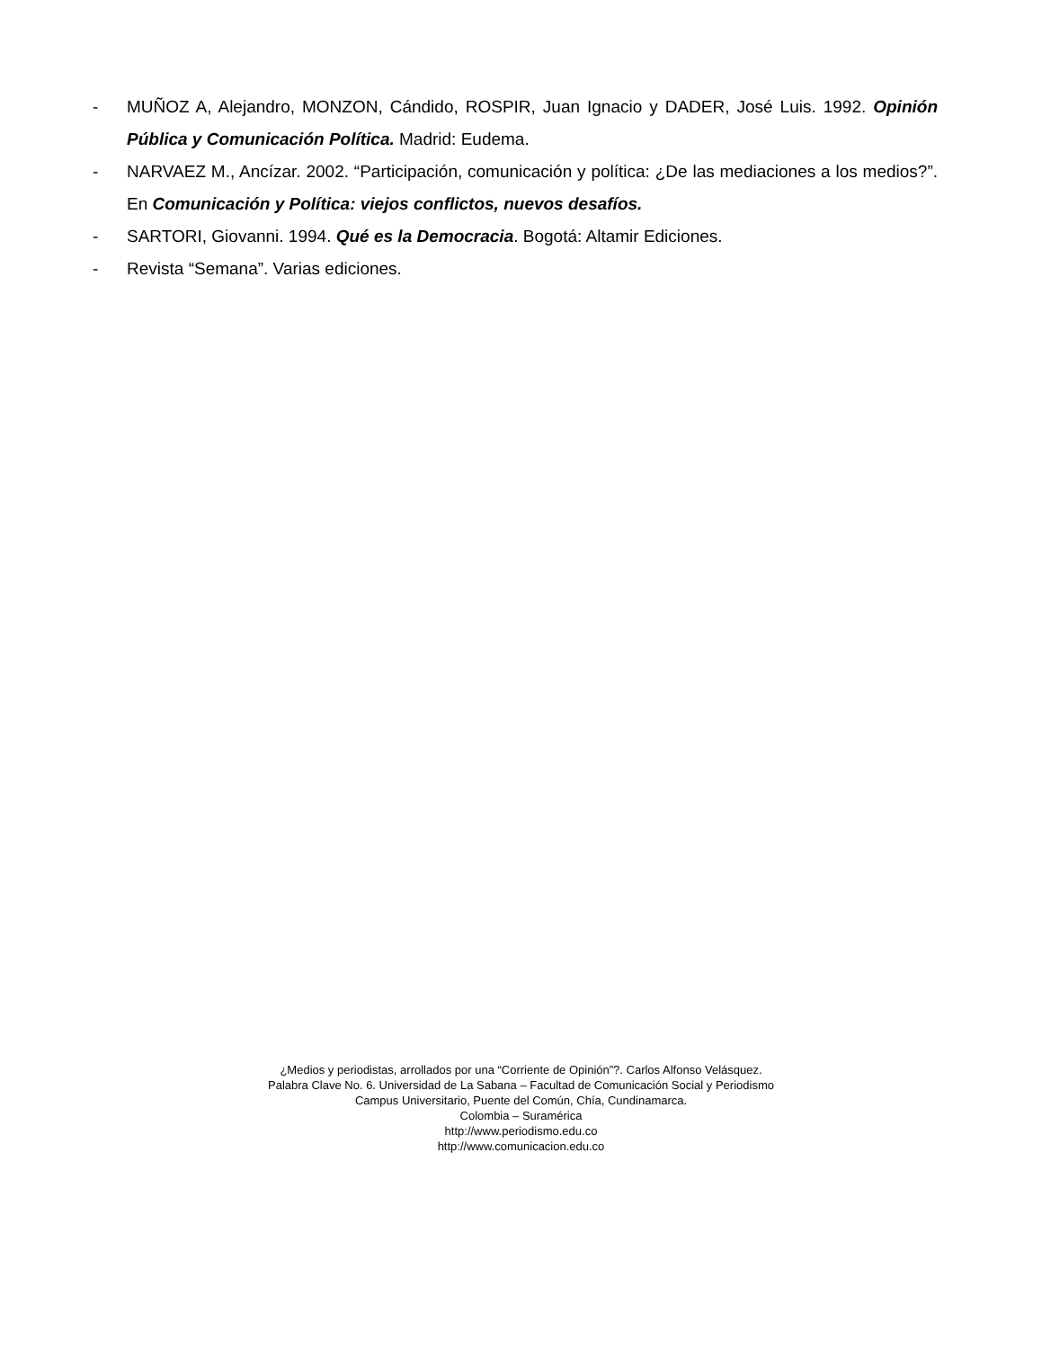- MUÑOZ A, Alejandro, MONZON, Cándido, ROSPIR, Juan Ignacio y DADER, José Luis. 1992. Opinión Pública y Comunicación Política. Madrid: Eudema.
- NARVAEZ M., Ancízar. 2002. “Participación, comunicación y política: ¿De las mediaciones a los medios?”. En Comunicación y Política: viejos conflictos, nuevos desafíos.
- SARTORI, Giovanni. 1994. Qué es la Democracia. Bogotá: Altamir Ediciones.
- Revista “Semana”. Varias ediciones.
¿Medios y periodistas, arrollados por una “Corriente de Opinión”?. Carlos Alfonso Velásquez.
Palabra Clave No. 6. Universidad de La Sabana – Facultad de Comunicación Social y Periodismo
Campus Universitario, Puente del Común, Chía, Cundinamarca.
Colombia – Suramérica
http://www.periodismo.edu.co
http://www.comunicacion.edu.co